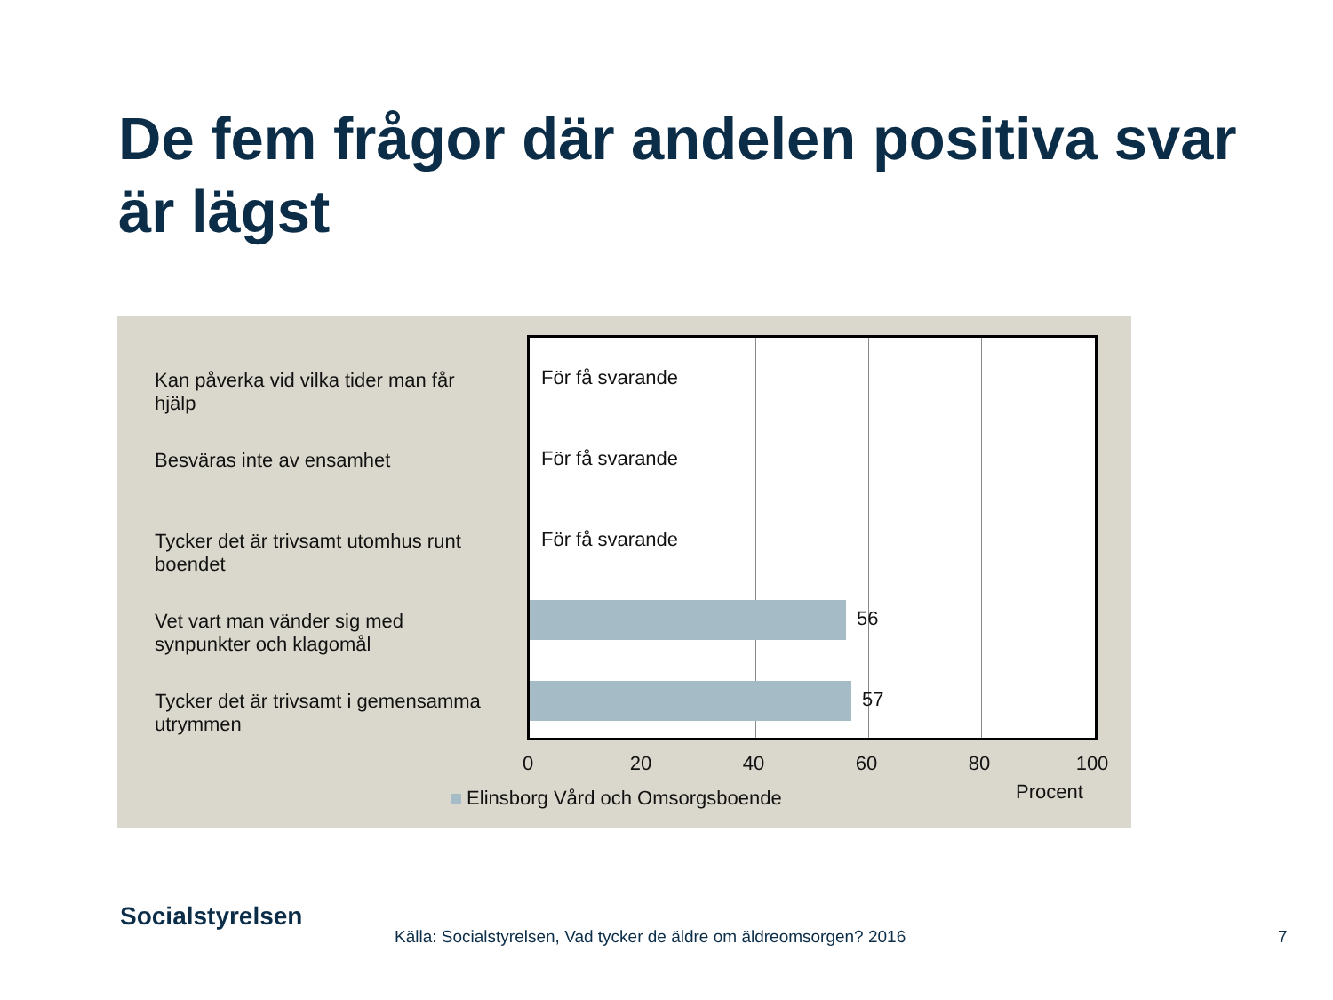De fem frågor där andelen positiva svar är lägst
Kan påverka vid vilka tider man får hjälp
Besväras inte av ensamhet
Tycker det är trivsamt utomhus runt boendet
Vet vart man vänder sig med synpunkter och klagomål
Tycker det är trivsamt i gemensamma utrymmen
För få svarande
För få svarande
För få svarande
56
57
0 20 40 60 80 100
Elinsborg Vård och Omsorgsboende
Procent
Socialstyrelsen
Källa: Socialstyrelsen, Vad tycker de äldre om äldreomsorgen? 2016
7